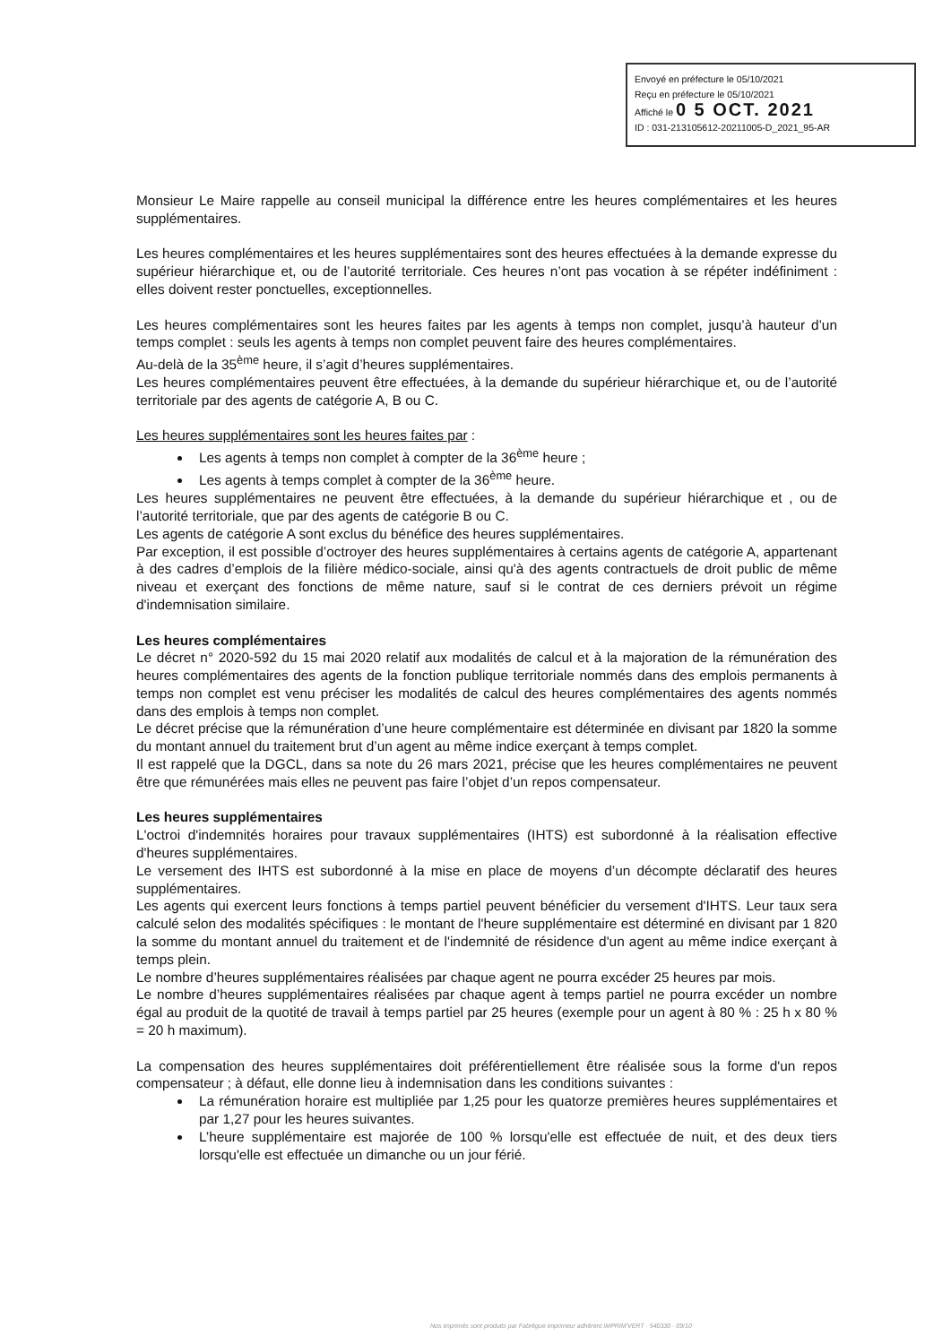Envoyé en préfecture le 05/10/2021
Reçu en préfecture le 05/10/2021
Affiché le 0 5 OCT. 2021
ID : 031-213105612-20211005-D_2021_95-AR
Monsieur Le Maire rappelle au conseil municipal la différence entre les heures complémentaires et les heures supplémentaires.
Les heures complémentaires et les heures supplémentaires sont des heures effectuées à la demande expresse du supérieur hiérarchique et, ou de l’autorité territoriale. Ces heures n’ont pas vocation à se répéter indéfiniment : elles doivent rester ponctuelles, exceptionnelles.
Les heures complémentaires sont les heures faites par les agents à temps non complet, jusqu’à hauteur d’un temps complet : seuls les agents à temps non complet peuvent faire des heures complémentaires.
Au-delà de la 35<sup>ème</sup> heure, il s’agit d’heures supplémentaires.
Les heures complémentaires peuvent être effectuées, à la demande du supérieur hiérarchique et, ou de l’autorité territoriale par des agents de catégorie A, B ou C.
Les heures supplémentaires sont les heures faites par :
Les agents à temps non complet à compter de la 36<sup>ème</sup> heure ;
Les agents à temps complet à compter de la 36<sup>ème</sup> heure.
Les heures supplémentaires ne peuvent être effectuées, à la demande du supérieur hiérarchique et , ou de l’autorité territoriale, que par des agents de catégorie B ou C.
Les agents de catégorie A sont exclus du bénéfice des heures supplémentaires.
Par exception, il est possible d’octroyer des heures supplémentaires à certains agents de catégorie A, appartenant à des cadres d’emplois de la filière médico-sociale, ainsi qu'à des agents contractuels de droit public de même niveau et exerçant des fonctions de même nature, sauf si le contrat de ces derniers prévoit un régime d'indemnisation similaire.
Les heures complémentaires
Le décret n° 2020-592 du 15 mai 2020 relatif aux modalités de calcul et à la majoration de la rémunération des heures complémentaires des agents de la fonction publique territoriale nommés dans des emplois permanents à temps non complet est venu préciser les modalités de calcul des heures complémentaires des agents nommés dans des emplois à temps non complet.
Le décret précise que la rémunération d’une heure complémentaire est déterminée en divisant par 1820 la somme du montant annuel du traitement brut d’un agent au même indice exerçant à temps complet.
Il est rappelé que la DGCL, dans sa note du 26 mars 2021, précise que les heures complémentaires ne peuvent être que rémunérées mais elles ne peuvent pas faire l’objet d’un repos compensateur.
Les heures supplémentaires
L'octroi d'indemnités horaires pour travaux supplémentaires (IHTS) est subordonné à la réalisation effective d'heures supplémentaires.
Le versement des IHTS est subordonné à la mise en place de moyens d’un décompte déclaratif des heures supplémentaires.
Les agents qui exercent leurs fonctions à temps partiel peuvent bénéficier du versement d'IHTS. Leur taux sera calculé selon des modalités spécifiques : le montant de l'heure supplémentaire est déterminé en divisant par 1 820 la somme du montant annuel du traitement et de l'indemnité de résidence d'un agent au même indice exerçant à temps plein.
Le nombre d’heures supplémentaires réalisées par chaque agent ne pourra excéder 25 heures par mois.
Le nombre d’heures supplémentaires réalisées par chaque agent à temps partiel ne pourra excéder un nombre égal au produit de la quotité de travail à temps partiel par 25 heures (exemple pour un agent à 80 % : 25 h x 80 % = 20 h maximum).
La compensation des heures supplémentaires doit préférentiellement être réalisée sous la forme d'un repos compensateur ; à défaut, elle donne lieu à indemnisation dans les conditions suivantes :
La rémunération horaire est multipliée par 1,25 pour les quatorze premières heures supplémentaires et par 1,27 pour les heures suivantes.
L’heure supplémentaire est majorée de 100 % lorsqu'elle est effectuée de nuit, et des deux tiers lorsqu'elle est effectuée un dimanche ou un jour férié.
Nos imprimés sont produits par Fabrègue imprimeur adhérent IMPRIM'VERT · 540330 · 09/10